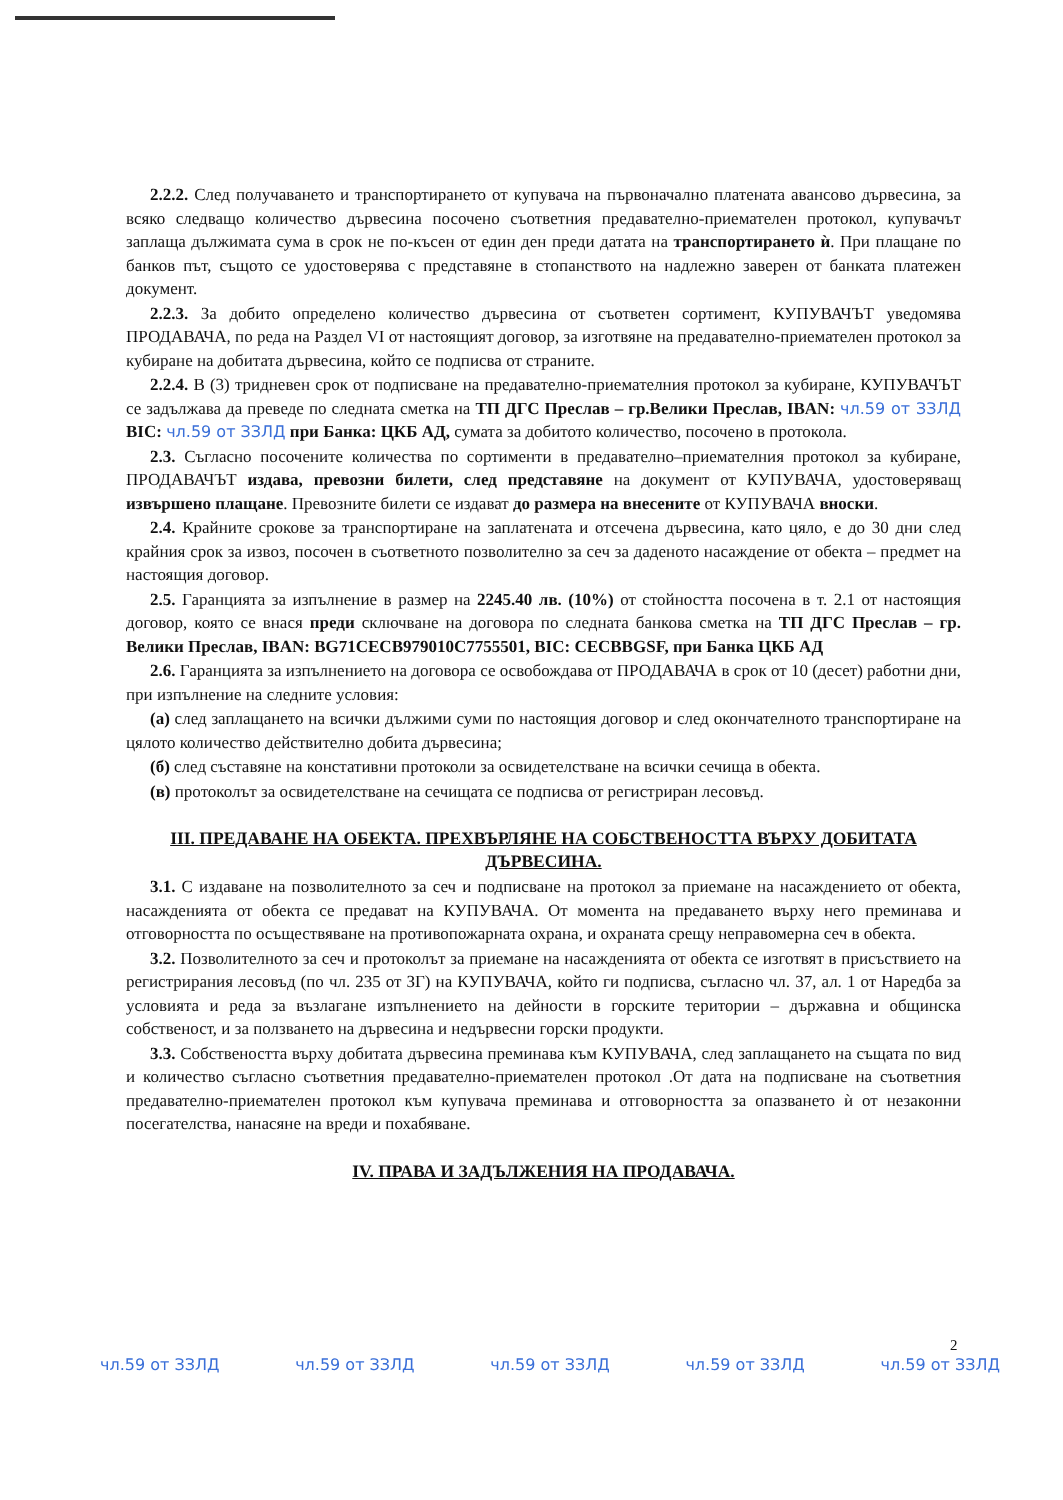2.2.2. След получаването и транспортирането от купувача на първоначално платената авансово дървесина, за всяко следващо количество дървесина посочено съответния предавателно-приемателен протокол, купувачът заплаща дължимата сума в срок не по-късен от един ден преди датата на транспортирането ѝ. При плащане по банков път, същото се удостоверява с представяне в стопанството на надлежно заверен от банката платежен документ.
2.2.3. За добито определено количество дървесина от съответен сортимент, КУПУВАЧЪТ уведомява ПРОДАВАЧА, по реда на Раздел VI от настоящият договор, за изготвяне на предавателно-приемателен протокол за кубиране на добитата дървесина, който се подписва от страните.
2.2.4. В (3) тридневен срок от подписване на предавателно-приемателния протокол за кубиране, КУПУВАЧЪТ се задължава да преведе по следната сметка на ТП ДГС Преслав – гр.Велики Преслав, IBAN: чл.59 от ЗЗЛД BIC: чл.59 от ЗЗЛД при Банка: ЦКБ АД, сумата за добитото количество, посочено в протокола.
2.3. Съгласно посочените количества по сортименти в предавателно–приемателния протокол за кубиране, ПРОДАВАЧЪТ издава, превозни билети, след представяне на документ от КУПУВАЧА, удостоверяващ извършено плащане. Превозните билети се издават до размера на внесените от КУПУВАЧА вноски.
2.4. Крайните срокове за транспортиране на заплатената и отсечена дървесина, като цяло, е до 30 дни след крайния срок за извоз, посочен в съответното позволително за сеч за даденото насаждение от обекта – предмет на настоящия договор.
2.5. Гаранцията за изпълнение в размер на 2245.40 лв. (10%) от стойността посочена в т. 2.1 от настоящия договор, която се внася преди сключване на договора по следната банкова сметка на ТП ДГС Преслав – гр. Велики Преслав, IBAN: BG71CECB979010C7755501, BIC: CECBBGSF, при Банка ЦКБ АД
2.6. Гаранцията за изпълнението на договора се освобождава от ПРОДАВАЧА в срок от 10 (десет) работни дни, при изпълнение на следните условия:
(а) след заплащането на всички дължими суми по настоящия договор и след окончателното транспортиране на цялото количество действително добита дървесина;
(б) след съставяне на констативни протоколи за освидетелстване на всички сечища в обекта.
(в) протоколът за освидетелстване на сечищата се подписва от регистриран лесовъд.
III. ПРЕДАВАНЕ НА ОБЕКТА. ПРЕХВЪРЛЯНЕ НА СОБСТВЕНОСТТА ВЪРХУ ДОБИТАТА ДЪРВЕСИНА.
3.1. С издаване на позволителното за сеч и подписване на протокол за приемане на насаждението от обекта, насажденията от обекта се предават на КУПУВАЧА. От момента на предаването върху него преминава и отговорността по осъществяване на противопожарната охрана, и охраната срещу неправомерна сеч в обекта.
3.2. Позволителното за сеч и протоколът за приемане на насажденията от обекта се изготвят в присъствието на регистрирания лесовъд (по чл. 235 от ЗГ) на КУПУВАЧА, който ги подписва, съгласно чл. 37, ал. 1 от Наредба за условията и реда за възлагане изпълнението на дейности в горските територии – държавна и общинска собственост, и за ползването на дървесина и недървесни горски продукти.
3.3. Собствеността върху добитата дървесина преминава към КУПУВАЧА, след заплащането на същата по вид и количество съгласно съответния предавателно-приемателен протокол .От дата на подписване на съответния предавателно-приемателен протокол към купувача преминава и отговорността за опазването ѝ от незаконни посегателства, нанасяне на вреди и похабяване.
IV. ПРАВА И ЗАДЪЛЖЕНИЯ НА ПРОДАВАЧА.
2
чл.59 от ЗЗЛД чл.59 от ЗЗЛД чл.59 от ЗЗЛД чл.59 от ЗЗЛД чл.59 от ЗЗЛД